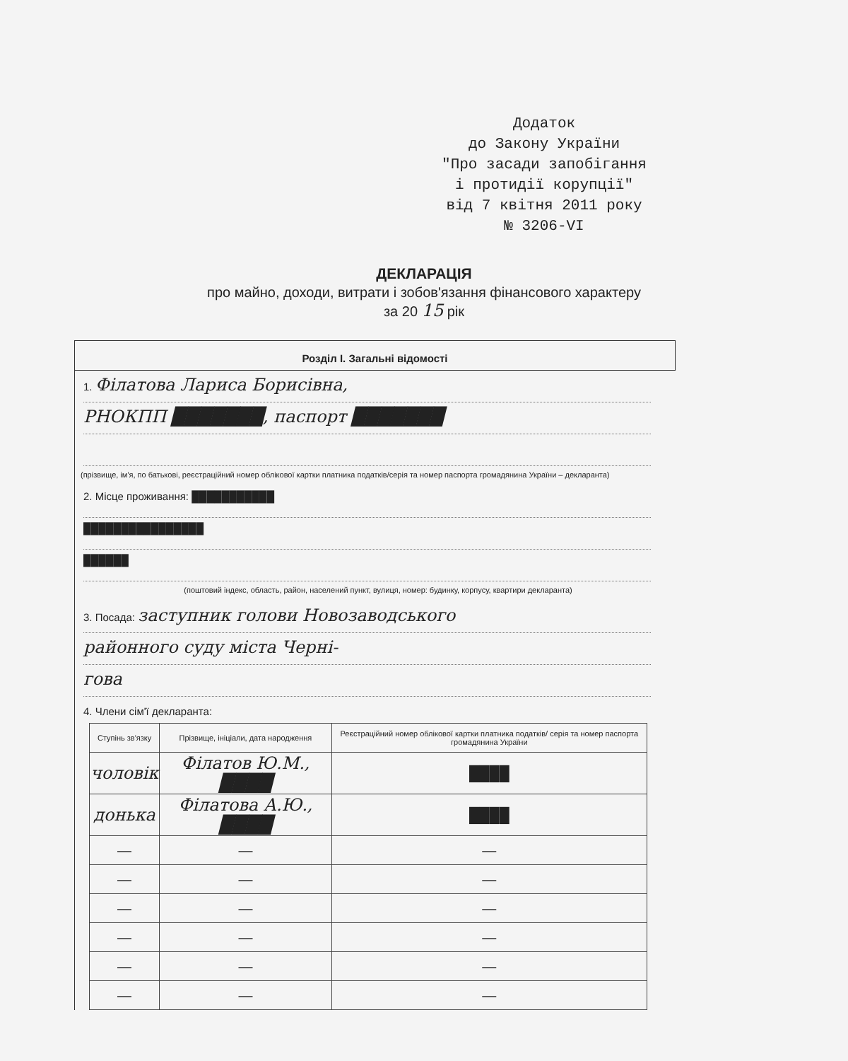Додаток
до Закону України
"Про засади запобігання
і протидії корупції"
від 7 квітня 2011 року
№ 3206-VI
ДЕКЛАРАЦІЯ
про майно, доходи, витрати і зобов'язання фінансового характеру
за 20 15 рік
Розділ І. Загальні відомості
1. Філатова Лариса Борисівна,
РНОКПП ███████, паспорт ███████
(прізвище, ім'я, по батькові, реєстраційний номер облікової картки платника податків/серія та номер паспорта громадянина України – декларанта)
2. Місце проживання: ███████████
████████████████
██████
(поштовий індекс, область, район, населений пункт, вулиця, номер: будинку, корпусу, квартири декларанта)
3. Посада: заступник голови Новозаводського
районного суду міста Черні-
гова
4. Члени сім'ї декларанта:
| Ступінь зв'язку | Прізвище, ініціали, дата народження | Реєстраційний номер облікової картки платника податків/ серія та номер паспорта громадянина України |
| --- | --- | --- |
| чоловік | Філатов Ю.М., ████ | ████ |
| донька | Філатова А.Ю., ████ | ████ |
| — | — | — |
| — | — | — |
| — | — | — |
| — | — | — |
| — | — | — |
| — | — | — |